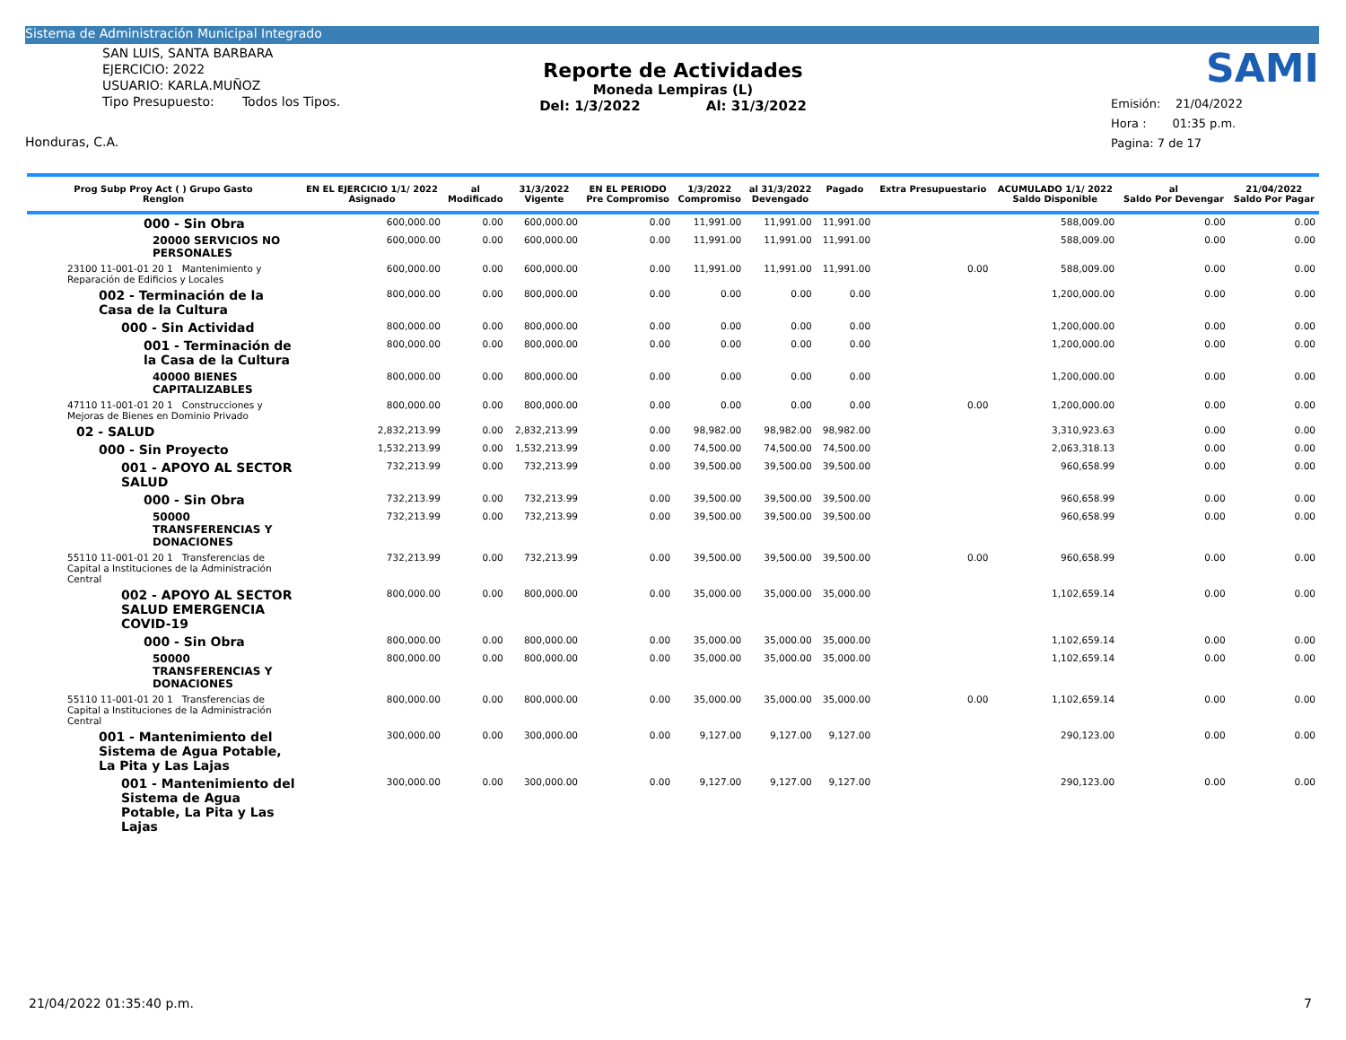Sistema de Administración Municipal Integrado
SAN LUIS, SANTA BARBARA
EJERCICIO: 2022
USUARIO: KARLA.MUÑOZ
Tipo Presupuesto: Todos los Tipos.
Honduras, C.A.
SAMI
Emisión: 21/04/2022
Hora : 01:35 p.m.
Pagina: 7 de 17
Reporte de Actividades
Moneda Lempiras (L)
Del: 1/3/2022 Al: 31/3/2022
| Prog Subp Proy Act ( ) Grupo Gasto Renglon | EN EL EJERCICIO 1/1/ 2022 Asignado | al Modificado | 31/3/2022 Vigente | EN EL PERIODO Pre Compromiso | 1/3/2022 Compromiso | al 31/3/2022 Devengado | Pagado | Extra Presupuestario | ACUMULADO 1/1/ 2022 Saldo Disponible | al Saldo Por Devengar | 21/04/2022 Saldo Por Pagar |
| --- | --- | --- | --- | --- | --- | --- | --- | --- | --- | --- | --- |
| 000 - Sin Obra | 600,000.00 | 0.00 | 600,000.00 | 0.00 | 11,991.00 | 11,991.00 | 11,991.00 | | 588,009.00 | 0.00 | 0.00 |
| 20000 SERVICIOS NO PERSONALES | 600,000.00 | 0.00 | 600,000.00 | 0.00 | 11,991.00 | 11,991.00 | 11,991.00 | | 588,009.00 | 0.00 | 0.00 |
| 23100 11-001-01 20 1 Mantenimiento y Reparación de Edificios y Locales | 600,000.00 | 0.00 | 600,000.00 | 0.00 | 11,991.00 | 11,991.00 | 11,991.00 | 0.00 | 588,009.00 | 0.00 | 0.00 |
| 002 - Terminación de la Casa de la Cultura | 800,000.00 | 0.00 | 800,000.00 | 0.00 | 0.00 | 0.00 | 0.00 | | 1,200,000.00 | 0.00 | 0.00 |
| 000 - Sin Actividad | 800,000.00 | 0.00 | 800,000.00 | 0.00 | 0.00 | 0.00 | 0.00 | | 1,200,000.00 | 0.00 | 0.00 |
| 001 - Terminación de la Casa de la Cultura | 800,000.00 | 0.00 | 800,000.00 | 0.00 | 0.00 | 0.00 | 0.00 | | 1,200,000.00 | 0.00 | 0.00 |
| 40000 BIENES CAPITALIZABLES | 800,000.00 | 0.00 | 800,000.00 | 0.00 | 0.00 | 0.00 | 0.00 | | 1,200,000.00 | 0.00 | 0.00 |
| 47110 11-001-01 20 1 Construcciones y Mejoras de Bienes en Dominio Privado | 800,000.00 | 0.00 | 800,000.00 | 0.00 | 0.00 | 0.00 | 0.00 | 0.00 | 1,200,000.00 | 0.00 | 0.00 |
| 02 - SALUD | 2,832,213.99 | 0.00 | 2,832,213.99 | 0.00 | 98,982.00 | 98,982.00 | 98,982.00 | | 3,310,923.63 | 0.00 | 0.00 |
| 000 - Sin Proyecto | 1,532,213.99 | 0.00 | 1,532,213.99 | 0.00 | 74,500.00 | 74,500.00 | 74,500.00 | | 2,063,318.13 | 0.00 | 0.00 |
| 001 - APOYO AL SECTOR SALUD | 732,213.99 | 0.00 | 732,213.99 | 0.00 | 39,500.00 | 39,500.00 | 39,500.00 | | 960,658.99 | 0.00 | 0.00 |
| 000 - Sin Obra | 732,213.99 | 0.00 | 732,213.99 | 0.00 | 39,500.00 | 39,500.00 | 39,500.00 | | 960,658.99 | 0.00 | 0.00 |
| 50000 TRANSFERENCIAS Y DONACIONES | 732,213.99 | 0.00 | 732,213.99 | 0.00 | 39,500.00 | 39,500.00 | 39,500.00 | | 960,658.99 | 0.00 | 0.00 |
| 55110 11-001-01 20 1 Transferencias de Capital a Instituciones de la Administración Central | 732,213.99 | 0.00 | 732,213.99 | 0.00 | 39,500.00 | 39,500.00 | 39,500.00 | 0.00 | 960,658.99 | 0.00 | 0.00 |
| 002 - APOYO AL SECTOR SALUD EMERGENCIA COVID-19 | 800,000.00 | 0.00 | 800,000.00 | 0.00 | 35,000.00 | 35,000.00 | 35,000.00 | | 1,102,659.14 | 0.00 | 0.00 |
| 000 - Sin Obra | 800,000.00 | 0.00 | 800,000.00 | 0.00 | 35,000.00 | 35,000.00 | 35,000.00 | | 1,102,659.14 | 0.00 | 0.00 |
| 50000 TRANSFERENCIAS Y DONACIONES | 800,000.00 | 0.00 | 800,000.00 | 0.00 | 35,000.00 | 35,000.00 | 35,000.00 | | 1,102,659.14 | 0.00 | 0.00 |
| 55110 11-001-01 20 1 Transferencias de Capital a Instituciones de la Administración Central | 800,000.00 | 0.00 | 800,000.00 | 0.00 | 35,000.00 | 35,000.00 | 35,000.00 | 0.00 | 1,102,659.14 | 0.00 | 0.00 |
| 001 - Mantenimiento del Sistema de Agua Potable, La Pita y Las Lajas | 300,000.00 | 0.00 | 300,000.00 | 0.00 | 9,127.00 | 9,127.00 | 9,127.00 | | 290,123.00 | 0.00 | 0.00 |
| 001 - Mantenimiento del Sistema de Agua Potable, La Pita y Las Lajas | 300,000.00 | 0.00 | 300,000.00 | 0.00 | 9,127.00 | 9,127.00 | 9,127.00 | | 290,123.00 | 0.00 | 0.00 |
21/04/2022 01:35:40 p.m. 7